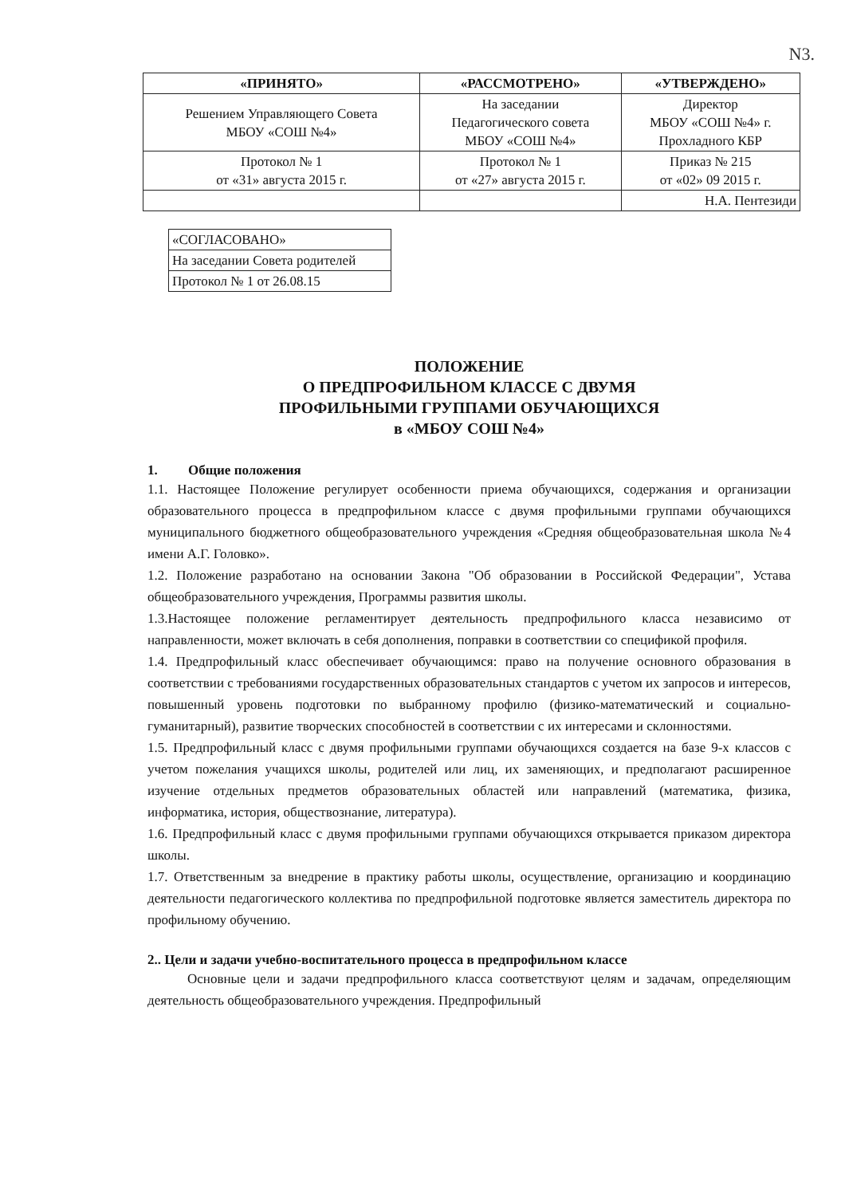N3.
| «ПРИНЯТО» | «РАССМОТРЕНО» | «УТВЕРЖДЕНО» |
| --- | --- | --- |
| Решением Управляющего Совета МБОУ «СОШ №4» | На заседании Педагогического совета МБОУ «СОШ №4» | Директор МБОУ «СОШ №4» г. Прохладного КБР |
| Протокол № 1 от «31» августа 2015 г. | Протокол № 1 от «27» августа 2015 г. | Приказ № 215 от «02» 09 2015 г. |
| | | Н.А. Пентезиди |
| «СОГЛАСОВАНО» |
| На заседании Совета родителей |
| Протокол № 1 от 26.08.15 |
ПОЛОЖЕНИЕ
О ПРЕДПРОФИЛЬНОМ КЛАССЕ С ДВУМЯ
ПРОФИЛЬНЫМИ ГРУППАМИ ОБУЧАЮЩИХСЯ
в «МБОУ СОШ №4»
1. Общие положения
1.1. Настоящее Положение регулирует особенности приема обучающихся, содержания и организации образовательного процесса в предпрофильном классе с двумя профильными группами обучающихся муниципального бюджетного общеобразовательного учреждения «Средняя общеобразовательная школа №4 имени А.Г. Головко».
1.2. Положение разработано на основании Закона "Об образовании в Российской Федерации", Устава общеобразовательного учреждения, Программы развития школы.
1.3.Настоящее положение регламентирует деятельность предпрофильного класса независимо от направленности, может включать в себя дополнения, поправки в соответствии со спецификой профиля.
1.4. Предпрофильный класс обеспечивает обучающимся: право на получение основного образования в соответствии с требованиями государственных образовательных стандартов с учетом их запросов и интересов, повышенный уровень подготовки по выбранному профилю (физико-математический и социально-гуманитарный), развитие творческих способностей в соответствии с их интересами и склонностями.
1.5. Предпрофильный класс с двумя профильными группами обучающихся создается на базе 9-х классов с учетом пожелания учащихся школы, родителей или лиц, их заменяющих, и предполагают расширенное изучение отдельных предметов образовательных областей или направлений (математика, физика, информатика, история, обществознание, литература).
1.6. Предпрофильный класс с двумя профильными группами обучающихся открывается приказом директора школы.
1.7. Ответственным за внедрение в практику работы школы, осуществление, организацию и координацию деятельности педагогического коллектива по предпрофильной подготовке является заместитель директора по профильному обучению.
2.. Цели и задачи учебно-воспитательного процесса в предпрофильном классе
Основные цели и задачи предпрофильного класса соответствуют целям и задачам, определяющим деятельность общеобразовательного учреждения. Предпрофильный